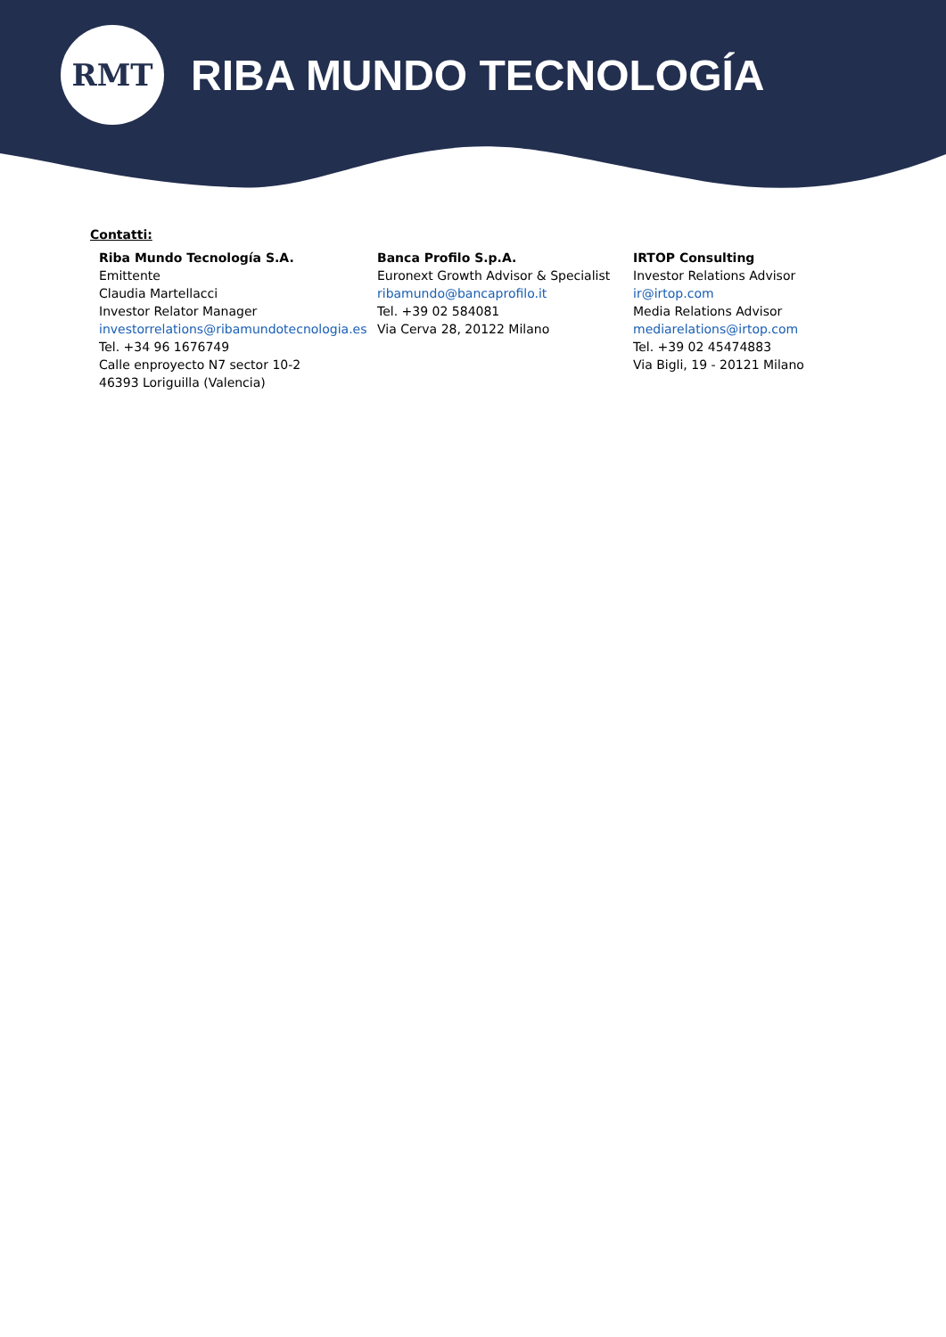RMT
RIBA MUNDO TECNOLOGÍA
Contatti:
Riba Mundo Tecnología S.A.
Emittente
Claudia Martellacci
Investor Relator Manager
investorrelations@ribamundotecnologia.es
Tel. +34 96 1676749
Calle enproyecto N7 sector 10-2
46393 Loriguilla (Valencia)
Banca Profilo S.p.A.
Euronext Growth Advisor & Specialist
ribamundo@bancaprofilo.it
Tel. +39 02 584081
Via Cerva 28, 20122 Milano
IRTOP Consulting
Investor Relations Advisor
ir@irtop.com
Media Relations Advisor
mediarelations@irtop.com
Tel. +39 02 45474883
Via Bigli, 19 - 20121 Milano